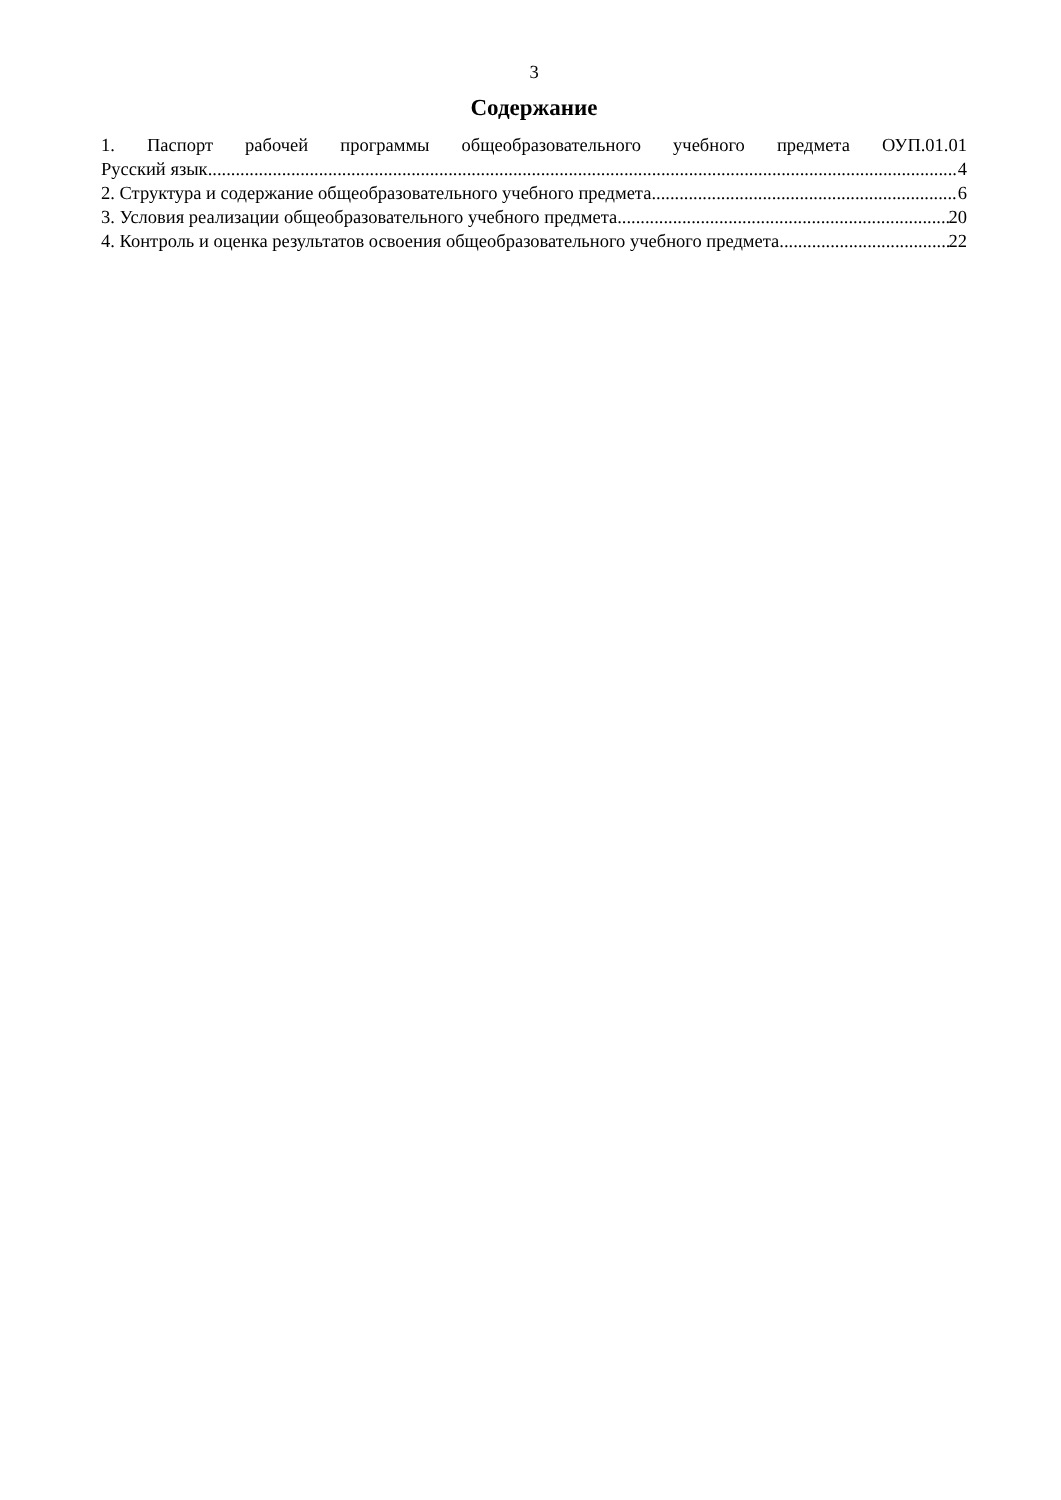3
Содержание
1. Паспорт рабочей программы общеобразовательного учебного предмета ОУП.01.01
Русский язык 4
2. Структура и содержание общеобразовательного учебного предмета 6
3. Условия реализации общеобразовательного учебного предмета 20
4. Контроль и оценка результатов освоения общеобразовательного учебного предмета 22